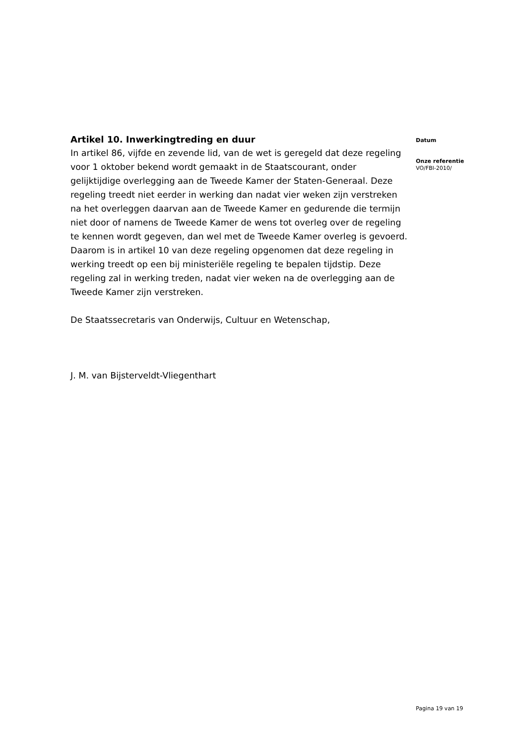Artikel 10. Inwerkingtreding en duur
In artikel 86, vijfde en zevende lid, van de wet is geregeld dat deze regeling voor 1 oktober bekend wordt gemaakt in de Staatscourant, onder gelijktijdige overlegging aan de Tweede Kamer der Staten-Generaal. Deze regeling treedt niet eerder in werking dan nadat vier weken zijn verstreken na het overleggen daarvan aan de Tweede Kamer en gedurende die termijn niet door of namens de Tweede Kamer de wens tot overleg over de regeling te kennen wordt gegeven, dan wel met de Tweede Kamer overleg is gevoerd. Daarom is in artikel 10 van deze regeling opgenomen dat deze regeling in werking treedt op een bij ministeriële regeling te bepalen tijdstip. Deze regeling zal in werking treden, nadat vier weken na de overlegging aan de Tweede Kamer zijn verstreken.
De Staatssecretaris van Onderwijs, Cultuur en Wetenschap,
J. M. van Bijsterveldt-Vliegenthart
Datum
Onze referentie
VO/FBI-2010/
Pagina 19 van 19